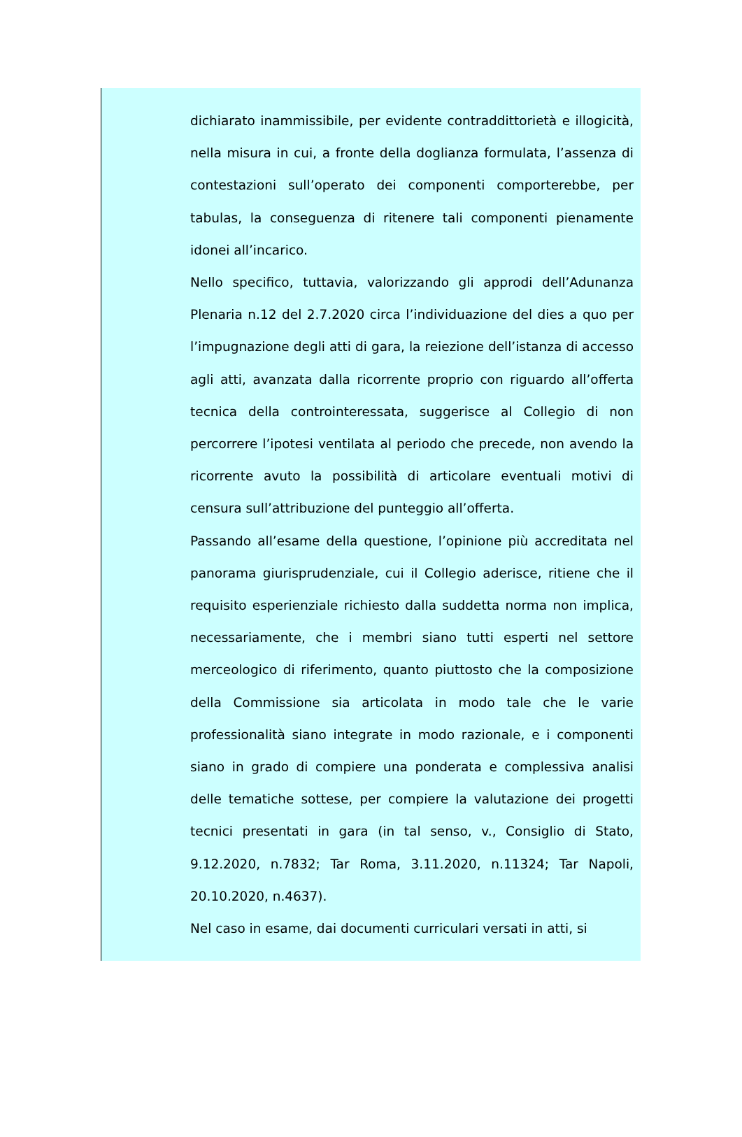dichiarato inammissibile, per evidente contraddittorietà e illogicità, nella misura in cui, a fronte della doglianza formulata, l’assenza di contestazioni sull’operato dei componenti comporterebbe, per tabulas, la conseguenza di ritenere tali componenti pienamente idonei all’incarico.
Nello specifico, tuttavia, valorizzando gli approdi dell’Adunanza Plenaria n.12 del 2.7.2020 circa l’individuazione del dies a quo per l’impugnazione degli atti di gara, la reiezione dell’istanza di accesso agli atti, avanzata dalla ricorrente proprio con riguardo all’offerta tecnica della controinteressata, suggerisce al Collegio di non percorrere l’ipotesi ventilata al periodo che precede, non avendo la ricorrente avuto la possibilità di articolare eventuali motivi di censura sull’attribuzione del punteggio all’offerta.
Passando all’esame della questione, l’opinione più accreditata nel panorama giurisprudenziale, cui il Collegio aderisce, ritiene che il requisito esperienziale richiesto dalla suddetta norma non implica, necessariamente, che i membri siano tutti esperti nel settore merceologico di riferimento, quanto piuttosto che la composizione della Commissione sia articolata in modo tale che le varie professionalità siano integrate in modo razionale, e i componenti siano in grado di compiere una ponderata e complessiva analisi delle tematiche sottese, per compiere la valutazione dei progetti tecnici presentati in gara (in tal senso, v., Consiglio di Stato, 9.12.2020, n.7832; Tar Roma, 3.11.2020, n.11324; Tar Napoli, 20.10.2020, n.4637).
Nel caso in esame, dai documenti curriculari versati in atti, si